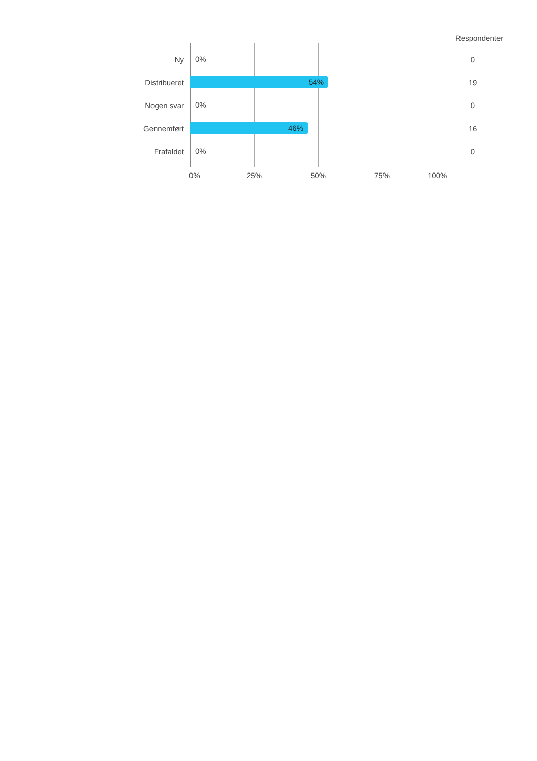Respondenter
Ny
0%
0
Distribueret
54%
19
Nogen svar
0%
0
Gennemført
46%
16
Frafaldet
0%
0
0% 25% 50% 75% 100%